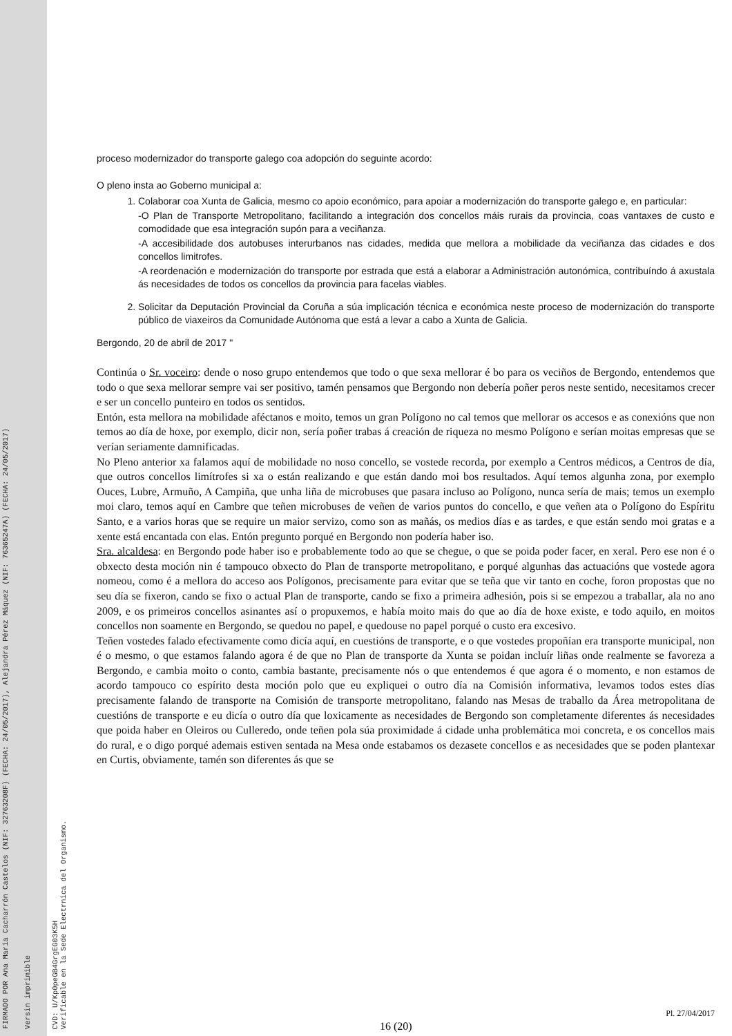FIRMADO POR Ana María Cacharrón Castelos (NIF: 32763208F) (FECHA: 24/05/2017), Alejandra Pérez Máquez (NIF: 76365247A) (FECHA: 24/05/2017)
Versin imprimible
CVD: U/Kp0peGB4GrgEG03K5H
Verificable en la Sede Electrnica del Organismo.
proceso modernizador do transporte galego coa adopción do seguinte acordo:
O pleno insta ao Goberno municipal a:
1. Colaborar coa Xunta de Galicia, mesmo co apoio económico, para apoiar a modernización do transporte galego e, en particular:
-O Plan de Transporte Metropolitano, facilitando a integración dos concellos máis rurais da provincia, coas vantaxes de custo e comodidade que esa integración supón para a veciñanza.
-A accesibilidade dos autobuses interurbanos nas cidades, medida que mellora a mobilidade da veciñanza das cidades e dos concellos limitrofes.
-A reordenación e modernización do transporte por estrada que está a elaborar a Administración autonómica, contribuíndo á axustala ás necesidades de todos os concellos da provincia para facelas viables.
2. Solicitar da Deputación Provincial da Coruña a súa implicación técnica e económica neste proceso de modernización do transporte público de viaxeiros da Comunidade Autónoma que está a levar a cabo a Xunta de Galicia.
Bergondo, 20 de abril de 2017 "
Continúa o Sr. voceiro: dende o noso grupo entendemos que todo o que sexa mellorar é bo para os veciños de Bergondo, entendemos que todo o que sexa mellorar sempre vai ser positivo, tamén pensamos que Bergondo non debería poñer peros neste sentido, necesitamos crecer e ser un concello punteiro en todos os sentidos.
Entón, esta mellora na mobilidade aféctanos e moito, temos un gran Polígono no cal temos que mellorar os accesos e as conexións que non temos ao día de hoxe, por exemplo, dicir non, sería poñer trabas á creación de riqueza no mesmo Polígono e serían moitas empresas que se verían seriamente damnificadas.
No Pleno anterior xa falamos aquí de mobilidade no noso concello, se vostede recorda, por exemplo a Centros médicos, a Centros de día, que outros concellos limítrofes si xa o están realizando e que están dando moi bos resultados. Aquí temos algunha zona, por exemplo Ouces, Lubre, Armuño, A Campiña, que unha liña de microbuses que pasara incluso ao Polígono, nunca sería de mais; temos un exemplo moi claro, temos aquí en Cambre que teñen microbuses de veñen de varios puntos do concello, e que veñen ata o Polígono do Espíritu Santo, e a varios horas que se require un maior servizo, como son as mañás, os medios días e as tardes, e que están sendo moi gratas e a xente está encantada con elas. Entón pregunto porqué en Bergondo non podería haber iso.
Sra. alcaldesa: en Bergondo pode haber iso e probablemente todo ao que se chegue, o que se poida poder facer, en xeral. Pero ese non é o obxecto desta moción nin é tampouco obxecto do Plan de transporte metropolitano, e porqué algunhas das actuacións que vostede agora nomeou, como é a mellora do acceso aos Polígonos, precisamente para evitar que se teña que vir tanto en coche, foron propostas que no seu día se fixeron, cando se fixo o actual Plan de transporte, cando se fixo a primeira adhesión, pois si se empezou a traballar, ala no ano 2009, e os primeiros concellos asinantes así o propuxemos, e había moito mais do que ao día de hoxe existe, e todo aquilo, en moitos concellos non soamente en Bergondo, se quedou no papel, e quedouse no papel porqué o custo era excesivo.
Teñen vostedes falado efectivamente como dicía aquí, en cuestións de transporte, e o que vostedes propoñían era transporte municipal, non é o mesmo, o que estamos falando agora é de que no Plan de transporte da Xunta se poidan incluír liñas onde realmente se favoreza a Bergondo, e cambia moito o conto, cambia bastante, precisamente nós o que entendemos é que agora é o momento, e non estamos de acordo tampouco co espírito desta moción polo que eu expliquei o outro día na Comisión informativa, levamos todos estes días precisamente falando de transporte na Comisión de transporte metropolitano, falando nas Mesas de traballo da Área metropolitana de cuestións de transporte e eu dicía o outro día que loxicamente as necesidades de Bergondo son completamente diferentes ás necesidades que poida haber en Oleiros ou Culleredo, onde teñen pola súa proximidade á cidade unha problemática moi concreta, e os concellos mais do rural, e o digo porqué ademais estiven sentada na Mesa onde estabamos os dezasete concellos e as necesidades que se poden plantexar en Curtis, obviamente, tamén son diferentes ás que se
Pl. 27/04/2017
16 (20)